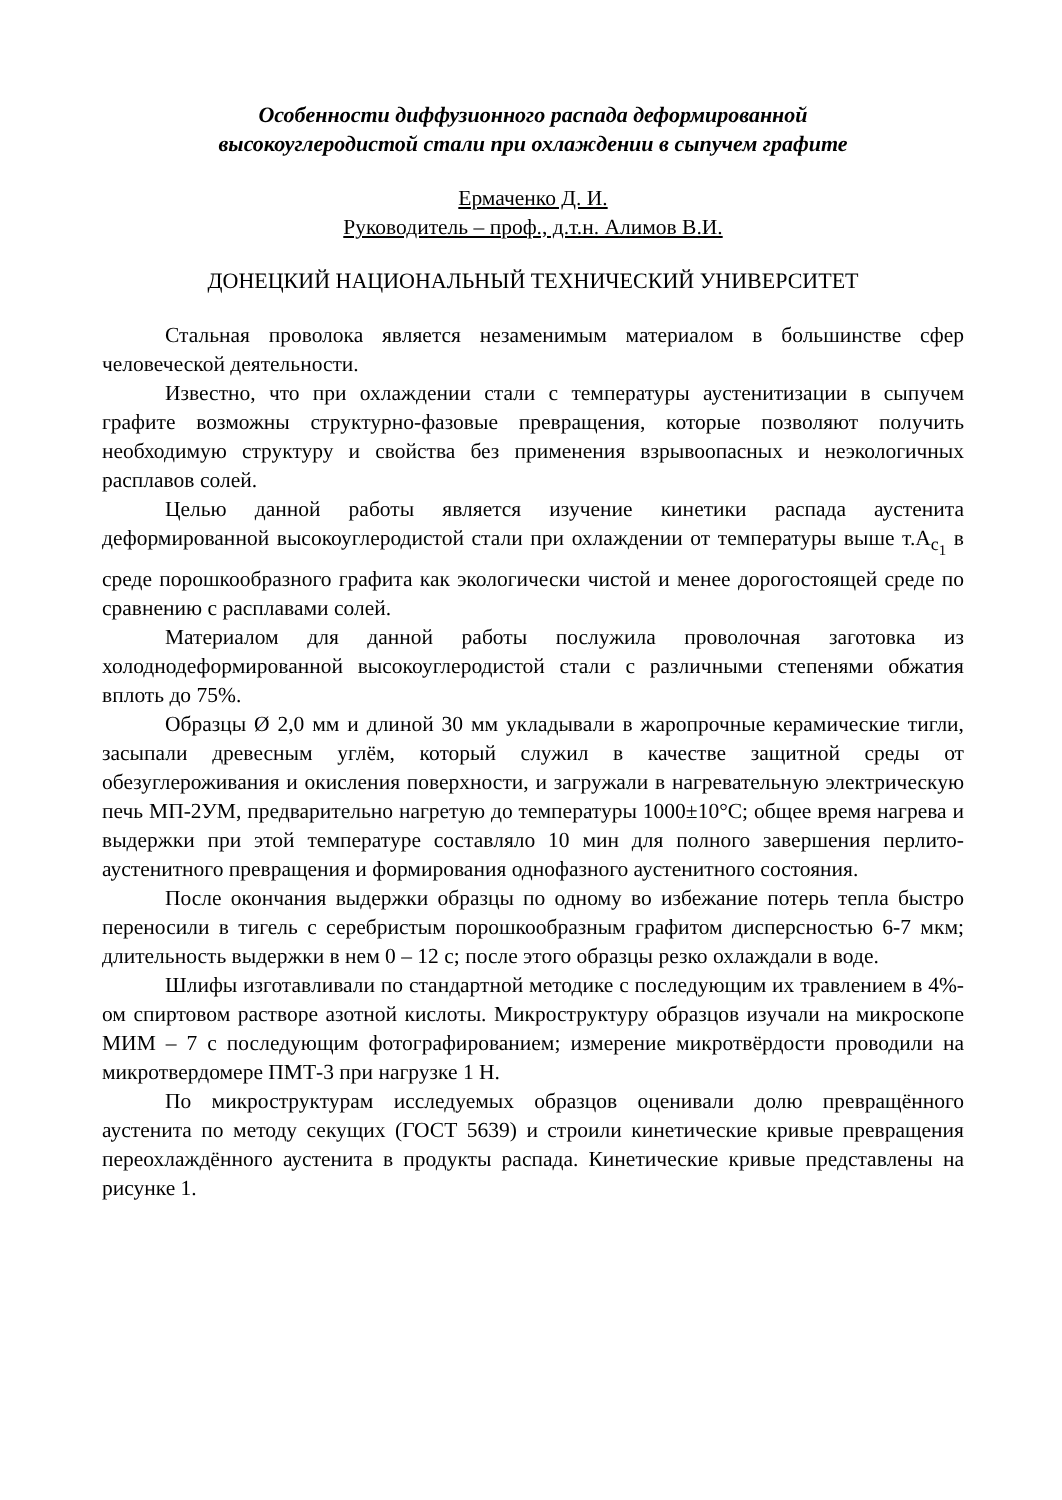Особенности диффузионного распада деформированной
высокоуглеродистой стали при охлаждении в сыпучем графите
Ермаченко Д. И.
Руководитель – проф., д.т.н. Алимов В.И.
ДОНЕЦКИЙ НАЦИОНАЛЬНЫЙ ТЕХНИЧЕСКИЙ УНИВЕРСИТЕТ
Стальная проволока является незаменимым материалом в большинстве сфер человеческой деятельности.
Известно, что при охлаждении стали с температуры аустенитизации в сыпучем графите возможны структурно-фазовые превращения, которые позволяют получить необходимую структуру и свойства без применения взрывоопасных и неэкологичных расплавов солей.
Целью данной работы является изучение кинетики распада аустенита деформированной высокоуглеродистой стали при охлаждении от температуры выше т.A<sub>c<sub>1</sub></sub> в среде порошкообразного графита как экологически чистой и менее дорогостоящей среде по сравнению с расплавами солей.
Материалом для данной работы послужила проволочная заготовка из холоднодеформированной высокоуглеродистой стали с различными степенями обжатия вплоть до 75%.
Образцы Ø 2,0 мм и длиной 30 мм укладывали в жаропрочные керамические тигли, засыпали древесным углём, который служил в качестве защитной среды от обезуглероживания и окисления поверхности, и загружали в нагревательную электрическую печь МП-2УМ, предварительно нагретую до температуры 1000±10°С; общее время нагрева и выдержки при этой температуре составляло 10 мин для полного завершения перлито-аустенитного превращения и формирования однофазного аустенитного состояния.
После окончания выдержки образцы по одному во избежание потерь тепла быстро переносили в тигель с серебристым порошкообразным графитом дисперсностью 6-7 мкм; длительность выдержки в нем 0 – 12 с; после этого образцы резко охлаждали в воде.
Шлифы изготавливали по стандартной методике с последующим их травлением в 4%-ом спиртовом растворе азотной кислоты. Микроструктуру образцов изучали на микроскопе МИМ – 7 с последующим фотографированием; измерение микротвёрдости проводили на микротвердомере ПМТ-3 при нагрузке 1 Н.
По микроструктурам исследуемых образцов оценивали долю превращённого аустенита по методу секущих (ГОСТ 5639) и строили кинетические кривые превращения переохлаждённого аустенита в продукты распада. Кинетические кривые представлены на рисунке 1.